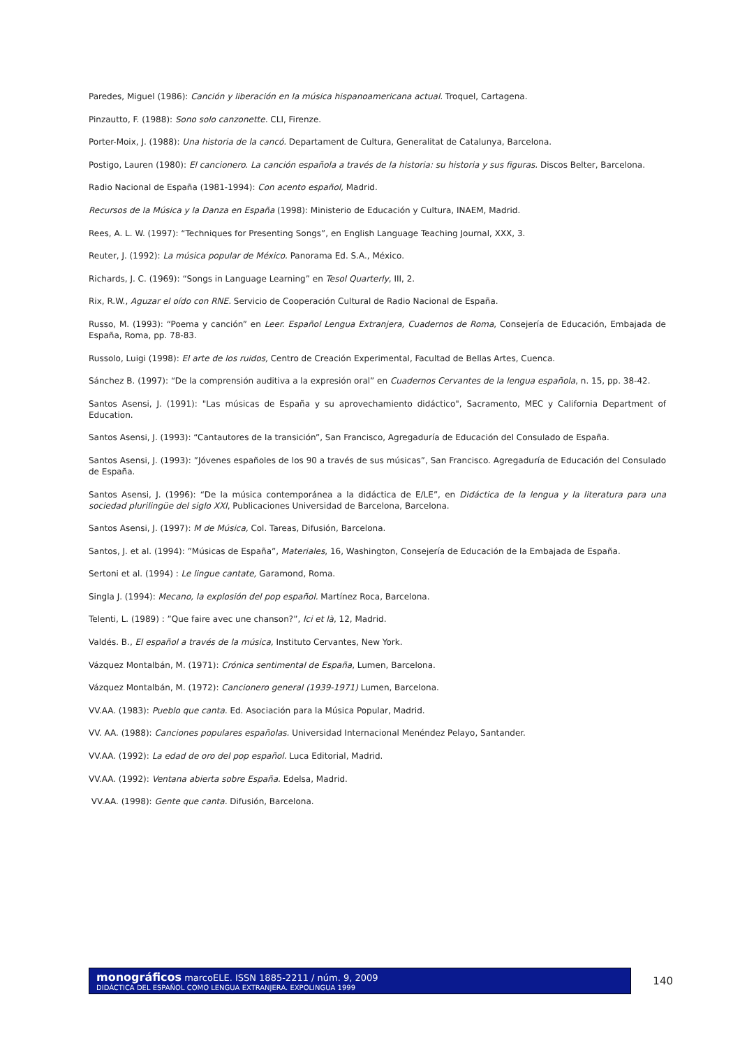Paredes, Miguel (1986): Canción y liberación en la música hispanoamericana actual. Troquel, Cartagena.
Pinzautto, F. (1988): Sono solo canzonette. CLI, Firenze.
Porter-Moix, J. (1988): Una historia de la cancó. Departament de Cultura, Generalitat de Catalunya, Barcelona.
Postigo, Lauren (1980): El cancionero. La canción española a través de la historia: su historia y sus figuras. Discos Belter, Barcelona.
Radio Nacional de España (1981-1994): Con acento español, Madrid.
Recursos de la Música y la Danza en España (1998): Ministerio de Educación y Cultura, INAEM, Madrid.
Rees, A. L. W. (1997): “Techniques for Presenting Songs”, en English Language Teaching Journal, XXX, 3.
Reuter, J. (1992): La música popular de México. Panorama Ed. S.A., México.
Richards, J. C. (1969): “Songs in Language Learning” en Tesol Quarterly, III, 2.
Rix, R.W., Aguzar el oído con RNE. Servicio de Cooperación Cultural de Radio Nacional de España.
Russo, M. (1993): “Poema y canción” en Leer. Español Lengua Extranjera, Cuadernos de Roma, Consejería de Educación, Embajada de España, Roma, pp. 78-83.
Russolo, Luigi (1998): El arte de los ruidos, Centro de Creación Experimental, Facultad de Bellas Artes, Cuenca.
Sánchez B. (1997): “De la comprensión auditiva a la expresión oral” en Cuadernos Cervantes de la lengua española, n. 15, pp. 38-42.
Santos Asensi, J. (1991): "Las músicas de España y su aprovechamiento didáctico", Sacramento, MEC y California Department of Education.
Santos Asensi, J. (1993): “Cantautores de la transición”, San Francisco, Agregaduría de Educación del Consulado de España.
Santos Asensi, J. (1993): ”Jóvenes españoles de los 90 a través de sus músicas”, San Francisco. Agregaduría de Educación del Consulado de España.
Santos Asensi, J. (1996): “De la música contemporánea a la didáctica de E/LE”, en Didáctica de la lengua y la literatura para una sociedad plurilingüe del siglo XXI, Publicaciones Universidad de Barcelona, Barcelona.
Santos Asensi, J. (1997): M de Música, Col. Tareas, Difusión, Barcelona.
Santos, J. et al. (1994): ”Músicas de España”, Materiales, 16, Washington, Consejería de Educación de la Embajada de España.
Sertoni et al. (1994) : Le lingue cantate, Garamond, Roma.
Singla J. (1994): Mecano, la explosión del pop español. Martínez Roca, Barcelona.
Telenti, L. (1989) : ”Que faire avec une chanson?”, Ici et là, 12, Madrid.
Valdés. B., El español a través de la música, Instituto Cervantes, New York.
Vázquez Montalbán, M. (1971): Crónica sentimental de España, Lumen, Barcelona.
Vázquez Montalbán, M. (1972): Cancionero general (1939-1971) Lumen, Barcelona.
VV.AA. (1983): Pueblo que canta. Ed. Asociación para la Música Popular, Madrid.
VV. AA. (1988): Canciones populares españolas. Universidad Internacional Menéndez Pelayo, Santander.
VV.AA. (1992): La edad de oro del pop español. Luca Editorial, Madrid.
VV.AA. (1992): Ventana abierta sobre España. Edelsa, Madrid.
VV.AA. (1998): Gente que canta. Difusión, Barcelona.
monográficos marcoELE. ISSN 1885-2211 / núm. 9, 2009
DIDÁCTICA DEL ESPAÑOL COMO LENGUA EXTRANJERA. EXPOLINGUA 1999
140